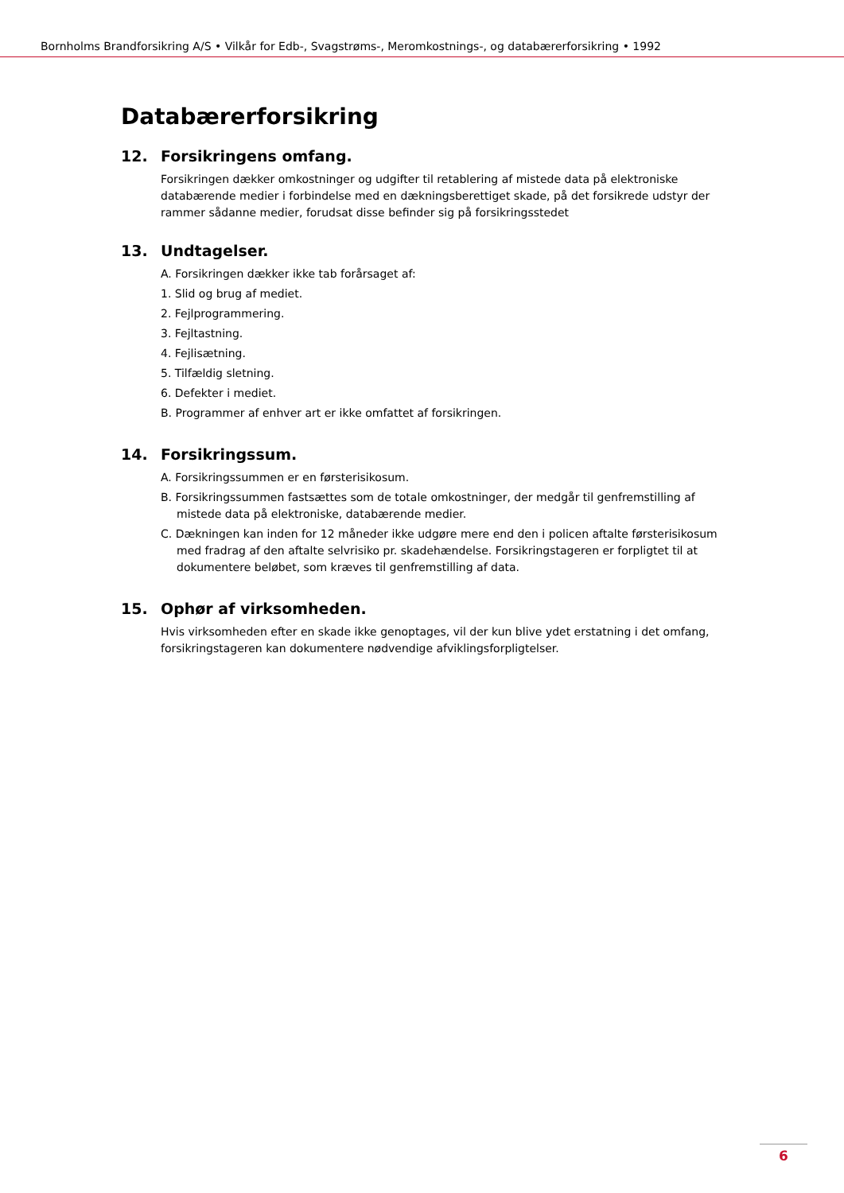Bornholms Brandforsikring A/S • Vilkår for Edb-, Svagstrøms-, Meromkostnings-, og databærerforsikring • 1992
Databærerforsikring
12. Forsikringens omfang.
Forsikringen dækker omkostninger og udgifter til retablering af mistede data på elektroniske databærende medier i forbindelse med en dækningsberettiget skade, på det forsikrede udstyr der rammer sådanne medier, forudsat disse befinder sig på forsikringsstedet
13. Undtagelser.
A. Forsikringen dækker ikke tab forårsaget af:
1. Slid og brug af mediet.
2. Fejlprogrammering.
3. Fejltastning.
4. Fejlisætning.
5. Tilfældig sletning.
6. Defekter i mediet.
B. Programmer af enhver art er ikke omfattet af forsikringen.
14. Forsikringssum.
A. Forsikringssummen er en førsterisikosum.
B. Forsikringssummen fastsættes som de totale omkostninger, der medgår til genfremstilling af mistede data på elektroniske, databærende medier.
C. Dækningen kan inden for 12 måneder ikke udgøre mere end den i policen aftalte førsterisikosum med fradrag af den aftalte selvrisiko pr. skadehændelse. Forsikringstageren er forpligtet til at dokumentere beløbet, som kræves til genfremstilling af data.
15. Ophør af virksomheden.
Hvis virksomheden efter en skade ikke genoptages, vil der kun blive ydet erstatning i det omfang, forsikringstageren kan dokumentere nødvendige afviklingsforpligtelser.
6